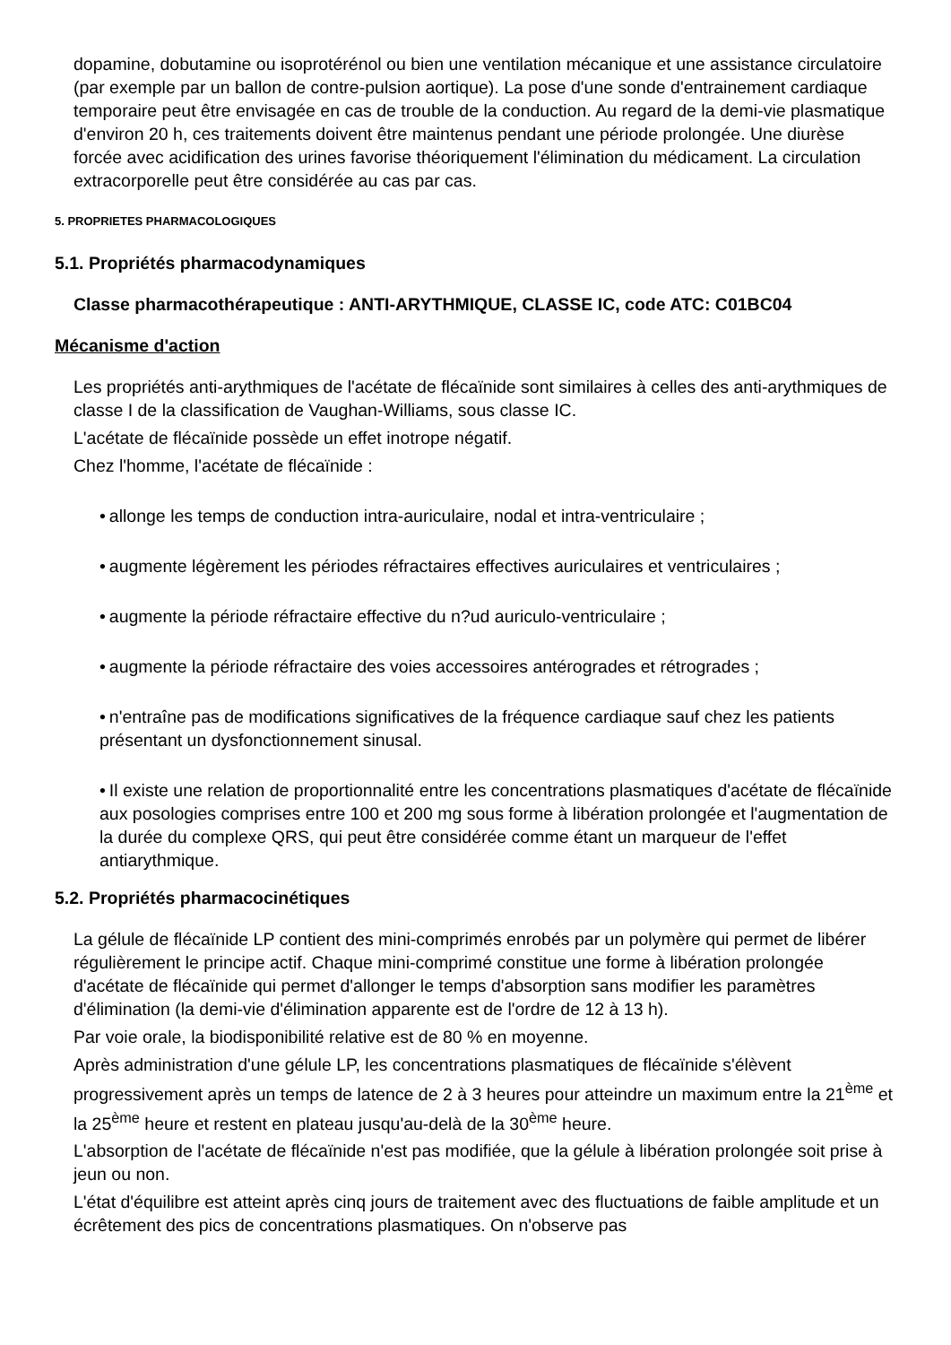dopamine, dobutamine ou isoprotérénol ou bien une ventilation mécanique et une assistance circulatoire (par exemple par un ballon de contre-pulsion aortique). La pose d'une sonde d'entrainement cardiaque temporaire peut être envisagée en cas de trouble de la conduction. Au regard de la demi-vie plasmatique d'environ 20 h, ces traitements doivent être maintenus pendant une période prolongée. Une diurèse forcée avec acidification des urines favorise théoriquement l'élimination du médicament. La circulation extracorporelle peut être considérée au cas par cas.
5. PROPRIETES PHARMACOLOGIQUES
5.1. Propriétés pharmacodynamiques
Classe pharmacothérapeutique : ANTI-ARYTHMIQUE, CLASSE IC, code ATC: C01BC04
Mécanisme d'action
Les propriétés anti-arythmiques de l'acétate de flécaïnide sont similaires à celles des anti-arythmiques de classe I de la classification de Vaughan-Williams, sous classe IC.
L'acétate de flécaïnide possède un effet inotrope négatif.
Chez l'homme, l'acétate de flécaïnide :
• allonge les temps de conduction intra-auriculaire, nodal et intra-ventriculaire ;
• augmente légèrement les périodes réfractaires effectives auriculaires et ventriculaires ;
• augmente la période réfractaire effective du n?ud auriculo-ventriculaire ;
• augmente la période réfractaire des voies accessoires antérogrades et rétrogrades ;
• n'entraîne pas de modifications significatives de la fréquence cardiaque sauf chez les patients présentant un dysfonctionnement sinusal.
• Il existe une relation de proportionnalité entre les concentrations plasmatiques d'acétate de flécaïnide aux posologies comprises entre 100 et 200 mg sous forme à libération prolongée et l'augmentation de la durée du complexe QRS, qui peut être considérée comme étant un marqueur de l'effet antiarythmique.
5.2. Propriétés pharmacocinétiques
La gélule de flécaïnide LP contient des mini-comprimés enrobés par un polymère qui permet de libérer régulièrement le principe actif. Chaque mini-comprimé constitue une forme à libération prolongée d'acétate de flécaïnide qui permet d'allonger le temps d'absorption sans modifier les paramètres d'élimination (la demi-vie d'élimination apparente est de l'ordre de 12 à 13 h).
Par voie orale, la biodisponibilité relative est de 80 % en moyenne.
Après administration d'une gélule LP, les concentrations plasmatiques de flécaïnide s'élèvent progressivement après un temps de latence de 2 à 3 heures pour atteindre un maximum entre la 21<sup>ème</sup> et la 25<sup>ème</sup> heure et restent en plateau jusqu'au-delà de la 30<sup>ème</sup> heure.
L'absorption de l'acétate de flécaïnide n'est pas modifiée, que la gélule à libération prolongée soit prise à jeun ou non.
L'état d'équilibre est atteint après cinq jours de traitement avec des fluctuations de faible amplitude et un écrêtement des pics de concentrations plasmatiques. On n'observe pas